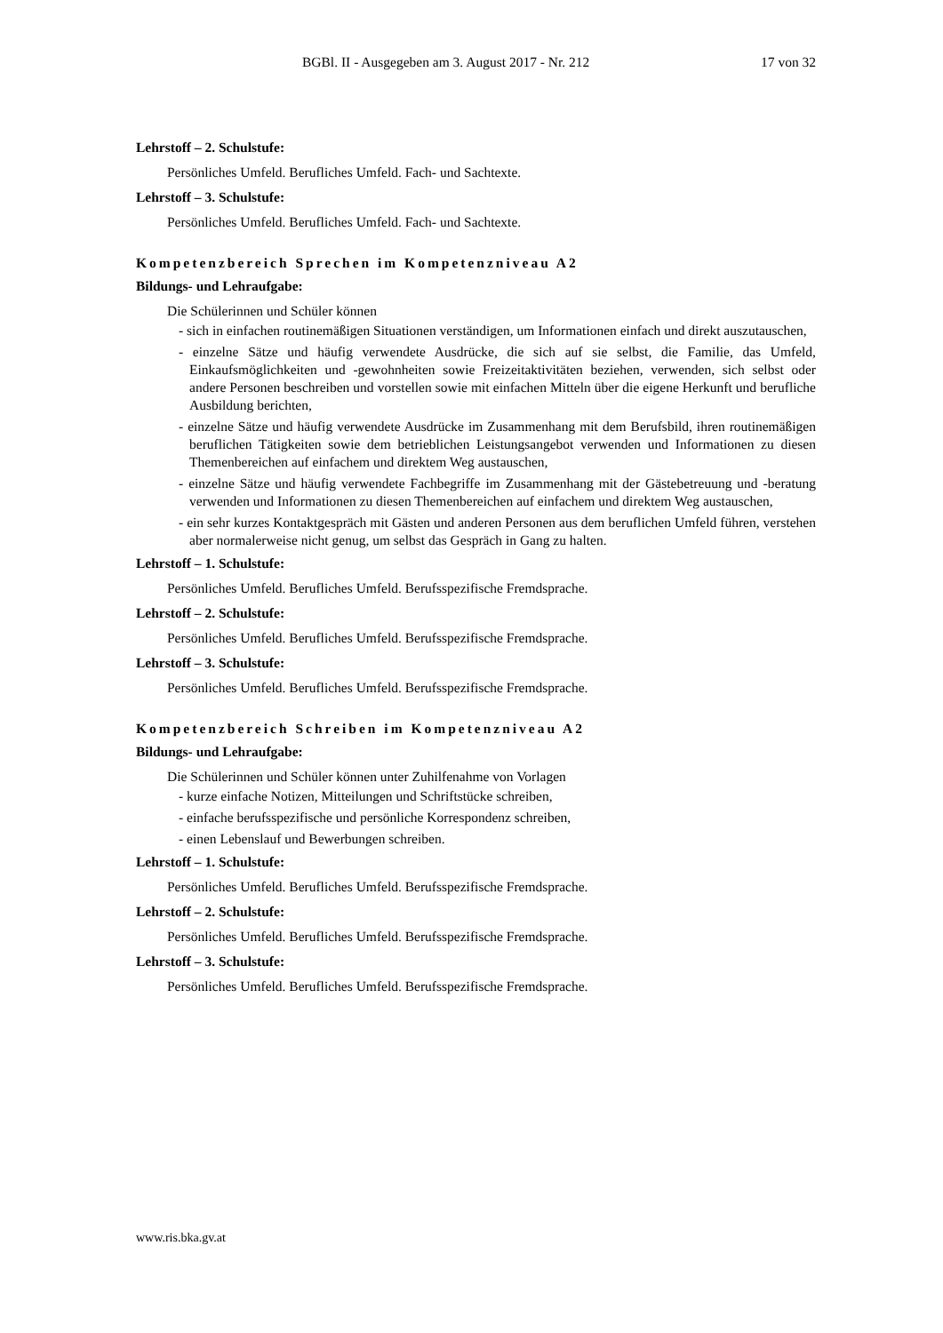BGBl. II - Ausgegeben am 3. August 2017 - Nr. 212 17 von 32
Lehrstoff – 2. Schulstufe:
Persönliches Umfeld. Berufliches Umfeld. Fach- und Sachtexte.
Lehrstoff – 3. Schulstufe:
Persönliches Umfeld. Berufliches Umfeld. Fach- und Sachtexte.
Kompetenzbereich Sprechen im Kompetenzniveau A2
Bildungs- und Lehraufgabe:
Die Schülerinnen und Schüler können
- sich in einfachen routinemäßigen Situationen verständigen, um Informationen einfach und direkt auszutauschen,
- einzelne Sätze und häufig verwendete Ausdrücke, die sich auf sie selbst, die Familie, das Umfeld, Einkaufsmöglichkeiten und -gewohnheiten sowie Freizeitaktivitäten beziehen, verwenden, sich selbst oder andere Personen beschreiben und vorstellen sowie mit einfachen Mitteln über die eigene Herkunft und berufliche Ausbildung berichten,
- einzelne Sätze und häufig verwendete Ausdrücke im Zusammenhang mit dem Berufsbild, ihren routinemäßigen beruflichen Tätigkeiten sowie dem betrieblichen Leistungsangebot verwenden und Informationen zu diesen Themenbereichen auf einfachem und direktem Weg austauschen,
- einzelne Sätze und häufig verwendete Fachbegriffe im Zusammenhang mit der Gästebetreuung und -beratung verwenden und Informationen zu diesen Themenbereichen auf einfachem und direktem Weg austauschen,
- ein sehr kurzes Kontaktgespräch mit Gästen und anderen Personen aus dem beruflichen Umfeld führen, verstehen aber normalerweise nicht genug, um selbst das Gespräch in Gang zu halten.
Lehrstoff – 1. Schulstufe:
Persönliches Umfeld. Berufliches Umfeld. Berufsspezifische Fremdsprache.
Lehrstoff – 2. Schulstufe:
Persönliches Umfeld. Berufliches Umfeld. Berufsspezifische Fremdsprache.
Lehrstoff – 3. Schulstufe:
Persönliches Umfeld. Berufliches Umfeld. Berufsspezifische Fremdsprache.
Kompetenzbereich Schreiben im Kompetenzniveau A2
Bildungs- und Lehraufgabe:
Die Schülerinnen und Schüler können unter Zuhilfenahme von Vorlagen
- kurze einfache Notizen, Mitteilungen und Schriftstücke schreiben,
- einfache berufsspezifische und persönliche Korrespondenz schreiben,
- einen Lebenslauf und Bewerbungen schreiben.
Lehrstoff – 1. Schulstufe:
Persönliches Umfeld. Berufliches Umfeld. Berufsspezifische Fremdsprache.
Lehrstoff – 2. Schulstufe:
Persönliches Umfeld. Berufliches Umfeld. Berufsspezifische Fremdsprache.
Lehrstoff – 3. Schulstufe:
Persönliches Umfeld. Berufliches Umfeld. Berufsspezifische Fremdsprache.
www.ris.bka.gv.at